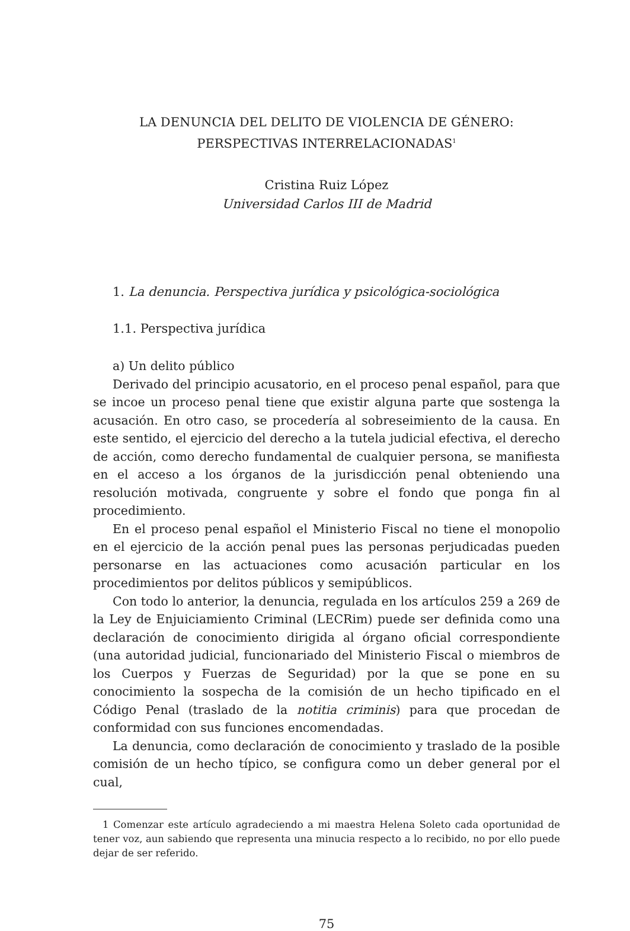LA DENUNCIA DEL DELITO DE VIOLENCIA DE GÉNERO:
PERSPECTIVAS INTERRELACIONADAS<sup>1</sup>
Cristina Ruiz López
Universidad Carlos III de Madrid
1. La denuncia. Perspectiva jurídica y psicológica-sociológica
1.1. Perspectiva jurídica
a) Un delito público
Derivado del principio acusatorio, en el proceso penal español, para que se incoe un proceso penal tiene que existir alguna parte que sostenga la acusación. En otro caso, se procedería al sobreseimiento de la causa. En este sentido, el ejercicio del derecho a la tutela judicial efectiva, el derecho de acción, como derecho fundamental de cualquier persona, se manifiesta en el acceso a los órganos de la jurisdicción penal obteniendo una resolución motivada, congruente y sobre el fondo que ponga fin al procedimiento.
En el proceso penal español el Ministerio Fiscal no tiene el monopolio en el ejercicio de la acción penal pues las personas perjudicadas pueden personarse en las actuaciones como acusación particular en los procedimientos por delitos públicos y semipúblicos.
Con todo lo anterior, la denuncia, regulada en los artículos 259 a 269 de la Ley de Enjuiciamiento Criminal (LECRim) puede ser definida como una declaración de conocimiento dirigida al órgano oficial correspondiente (una autoridad judicial, funcionariado del Ministerio Fiscal o miembros de los Cuerpos y Fuerzas de Seguridad) por la que se pone en su conocimiento la sospecha de la comisión de un hecho tipificado en el Código Penal (traslado de la notitia criminis) para que procedan de conformidad con sus funciones encomendadas.
La denuncia, como declaración de conocimiento y traslado de la posible comisión de un hecho típico, se configura como un deber general por el cual,
1 Comenzar este artículo agradeciendo a mi maestra Helena Soleto cada oportunidad de tener voz, aun sabiendo que representa una minucia respecto a lo recibido, no por ello puede dejar de ser referido.
75